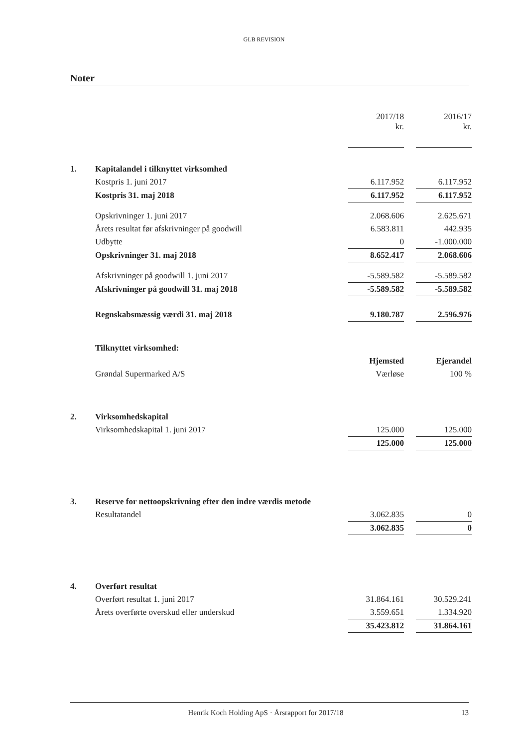GLB REVISION
Noter
| | | 2017/18 kr. | | 2016/17 kr. |
| 1. | Kapitalandel i tilknyttet virksomhed | | | |
| | Kostpris 1. juni 2017 | 6.117.952 | | 6.117.952 |
| | Kostpris 31. maj 2018 | 6.117.952 | | 6.117.952 |
| | Opskrivninger 1. juni 2017 | 2.068.606 | | 2.625.671 |
| | Årets resultat før afskrivninger på goodwill | 6.583.811 | | 442.935 |
| | Udbytte | 0 | | -1.000.000 |
| | Opskrivninger 31. maj 2018 | 8.652.417 | | 2.068.606 |
| | Afskrivninger på goodwill 1. juni 2017 | -5.589.582 | | -5.589.582 |
| | Afskrivninger på goodwill 31. maj 2018 | -5.589.582 | | -5.589.582 |
| | Regnskabsmæssig værdi 31. maj 2018 | 9.180.787 | | 2.596.976 |
| | Tilknyttet virksomhed: | | | |
| | | Hjemsted | | Ejerandel |
| | Grøndal Supermarked A/S | Værløse | | 100 % |
| 2. | Virksomhedskapital | | | |
| | Virksomhedskapital 1. juni 2017 | 125.000 | | 125.000 |
| | | 125.000 | | 125.000 |
| 3. | Reserve for nettoopskrivning efter den indre værdis metode | | | |
| | Resultatandel | 3.062.835 | | 0 |
| | | 3.062.835 | | 0 |
| 4. | Overført resultat | | | |
| | Overført resultat 1. juni 2017 | 31.864.161 | | 30.529.241 |
| | Årets overførte overskud eller underskud | 3.559.651 | | 1.334.920 |
| | | 35.423.812 | | 31.864.161 |
Henrik Koch Holding ApS · Årsrapport for 2017/18 13